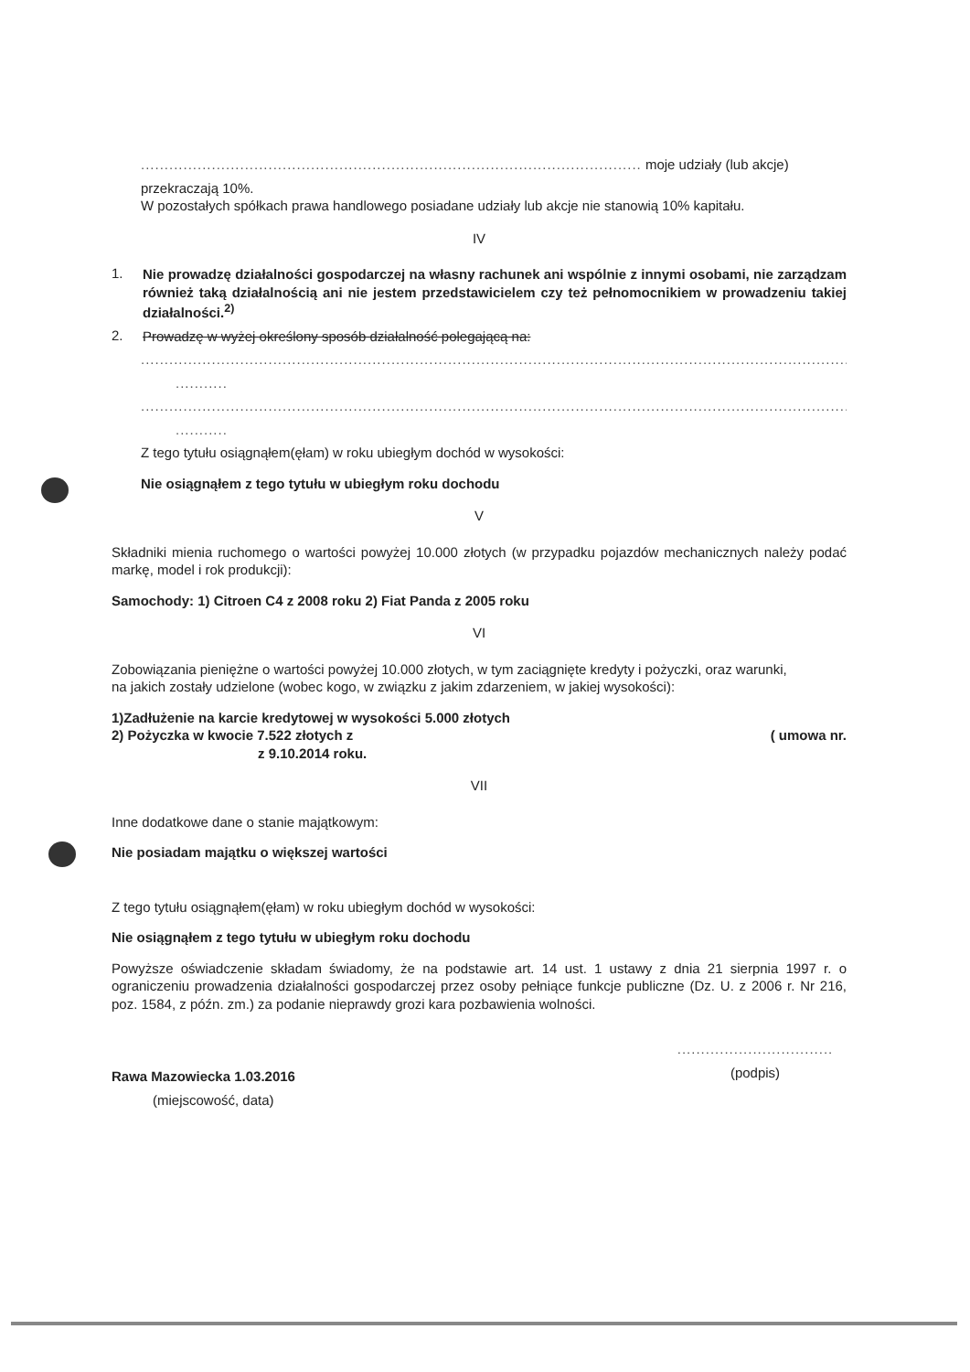.......................................................................................................... moje udziały (lub akcje)
przekraczają 10%.
W pozostałych spółkach prawa handlowego posiadane udziały lub akcje nie stanowią 10% kapitału.
IV
1.
Nie prowadzę działalności gospodarczej na własny rachunek ani wspólnie z innymi osobami, nie zarządzam również taką działalnością ani nie jestem przedstawicielem czy też pełnomocnikiem w prowadzeniu takiej działalności.<sup>2)</sup>
2.
Prowadzę w wyżej określony sposób działalność polegającą na:
..........................................................................................................................................................
...........
..........................................................................................................................................................
...........
Z tego tytułu osiągnąłem(ęłam) w roku ubiegłym dochód w wysokości:
Nie osiągnąłem z tego tytułu w ubiegłym roku dochodu
V
Składniki mienia ruchomego o wartości powyżej 10.000 złotych (w przypadku pojazdów mechanicznych należy podać markę, model i rok produkcji):
Samochody: 1) Citroen C4 z 2008 roku 2) Fiat Panda z 2005 roku
VI
Zobowiązania pieniężne o wartości powyżej 10.000 złotych, w tym zaciągnięte kredyty i pożyczki, oraz warunki,
na jakich zostały udzielone (wobec kogo, w związku z jakim zdarzeniem, w jakiej wysokości):
1)Zadłużenie na karcie kredytowej w wysokości 5.000 złotych
2) Pożyczka w kwocie 7.522 złotych z ( umowa nr.
z 9.10.2014 roku.
VII
Inne dodatkowe dane o stanie majątkowym:
Nie posiadam majątku o większej wartości
Z tego tytułu osiągnąłem(ęłam) w roku ubiegłym dochód w wysokości:
Nie osiągnąłem z tego tytułu w ubiegłym roku dochodu
Powyższe oświadczenie składam świadomy, że na podstawie art. 14 ust. 1 ustawy z dnia 21 sierpnia 1997 r. o ograniczeniu prowadzenia działalności gospodarczej przez osoby pełniące funkcje publiczne (Dz. U. z 2006 r. Nr 216, poz. 1584, z późn. zm.) za podanie nieprawdy grozi kara pozbawienia wolności.
Rawa Mazowiecka 1.03.2016
(miejscowość, data)
.................................
(podpis)